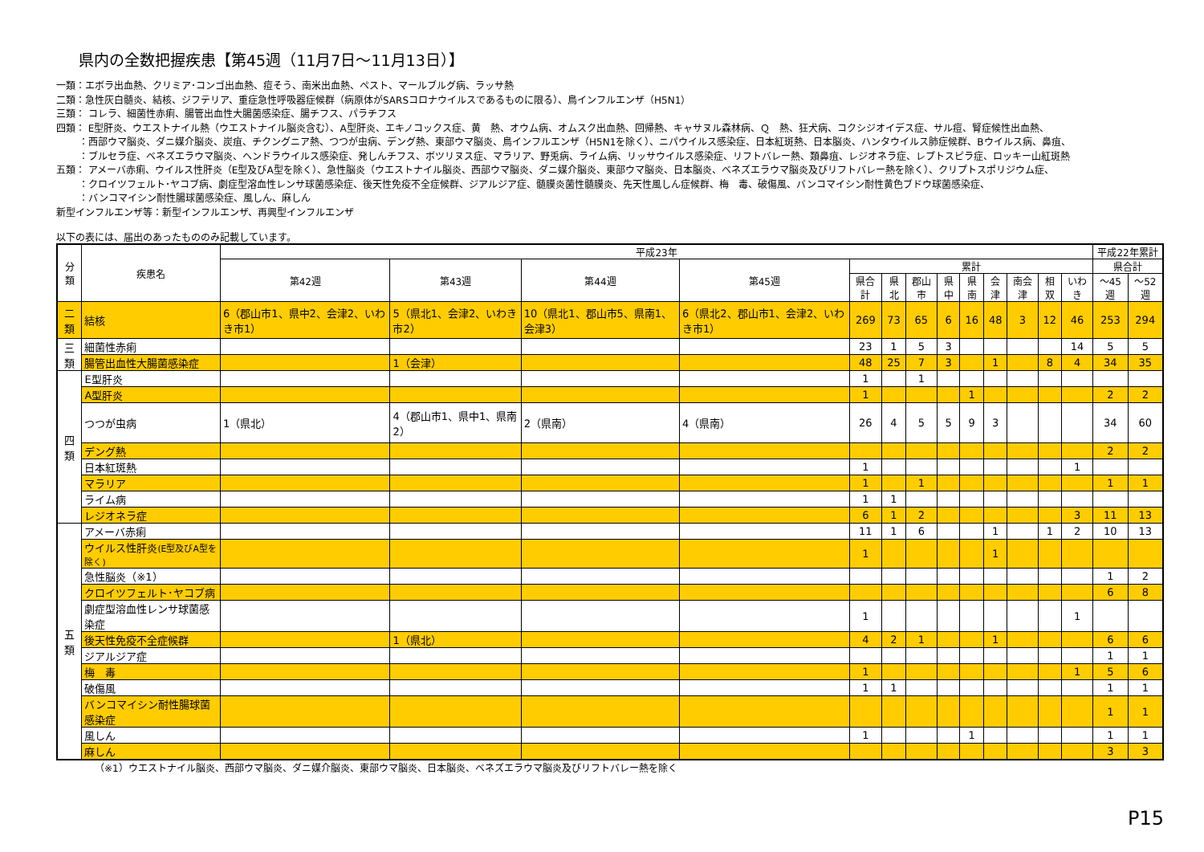県内の全数把握疾患【第45週（11月7日～11月13日）】
一類：エボラ出血熱、クリミア･コンゴ出血熱、痘そう、南米出血熱、ペスト、マールブルグ病、ラッサ熱
二類：急性灰白髄炎、結核、ジフテリア、重症急性呼吸器症候群（病原体がSARSコロナウイルスであるものに限る）、鳥インフルエンザ（H5N1）
三類： コレラ、細菌性赤痢、腸管出血性大腸菌感染症、腸チフス、パラチフス
四類： E型肝炎、ウエストナイル熱（ウエストナイル脳炎含む）、A型肝炎、エキノコックス症、黄　熱、オウム病、オムスク出血熱、回帰熱、キャサヌル森林病、Ｑ　熱、狂犬病、コクシジオイデス症、サル痘、腎症候性出血熱、
：西部ウマ脳炎、ダニ媒介脳炎、炭疽、チクングニア熱、つつが虫病、デング熱、東部ウマ脳炎、鳥インフルエンザ（H5N1を除く）、ニパウイルス感染症、日本紅斑熱、日本脳炎、ハンタウイルス肺症候群、Bウイルス病、鼻疽、
：ブルセラ症、ベネズエラウマ脳炎、ヘンドラウイルス感染症、発しんチフス、ボツリヌス症、マラリア、野兎病、ライム病、リッサウイルス感染症、リフトバレー熱、類鼻疽、レジオネラ症、レプトスピラ症、ロッキー山紅斑熱
五類： アメーバ赤痢、ウイルス性肝炎（E型及びA型を除く）、急性脳炎（ウエストナイル脳炎、西部ウマ脳炎、ダニ媒介脳炎、東部ウマ脳炎、日本脳炎、ベネズエラウマ脳炎及びリフトバレー熱を除く）、クリプトスポリジウム症、
：クロイツフェルト･ヤコブ病、劇症型溶血性レンサ球菌感染症、後天性免疫不全症候群、ジアルジア症、髄膜炎菌性髄膜炎、先天性風しん症候群、梅　毒、破傷風、バンコマイシン耐性黄色ブドウ球菌感染症、
：バンコマイシン耐性腸球菌感染症、風しん、麻しん
新型インフルエンザ等：新型インフルエンザ、再興型インフルエンザ
以下の表には、届出のあったもののみ記載しています。
| 分類 | 疾患名 | 平成23年 | | | | | | | | | | | | | 平成22年累計 | |
| --- | --- | --- | --- | --- | --- | --- | --- | --- | --- | --- | --- | --- | --- | --- | --- | --- |
| | | 第42週 | 第43週 | 第44週 | 第45週 | 累計 | | | | | | | | | 県合計 | |
| | | | | | | 県合計 | 県北 | 郡山市 | 県中 | 県南 | 会津 | 南会津 | 相双 | いわき | ～45週 | ～52週 |
| 二類 | 結核 | 6（郡山市1、県中2、会津2、いわき市1） | 5（県北1、会津2、いわき市2） | 10（県北1、郡山市5、県南1、会津3） | 6（県北2、郡山市1、会津2、いわき市1） | 269 | 73 | 65 | 6 | 16 | 48 | 3 | 12 | 46 | 253 | 294 |
| 三類 | 細菌性赤痢 | | | | | 23 | 1 | 5 | 3 | | | | | 14 | 5 | 5 |
| | 腸管出血性大腸菌感染症 | | 1（会津） | | | 48 | 25 | 7 | 3 | | 1 | | 8 | 4 | 34 | 35 |
| 四類 | E型肝炎 | | | | | 1 | | 1 | | | | | | | | |
| | A型肝炎 | | | | | 1 | | | | 1 | | | | | 2 | 2 |
| | つつが虫病 | 1（県北） | 4（郡山市1、県中1、県南2） | 2（県南） | 4（県南） | 26 | 4 | 5 | 5 | 9 | 3 | | | | 34 | 60 |
| | デング熱 | | | | | | | | | | | | | | 2 | 2 |
| | 日本紅斑熱 | | | | | 1 | | | | | | | | 1 | | |
| | マラリア | | | | | 1 | | 1 | | | | | | | 1 | 1 |
| | ライム病 | | | | | 1 | 1 | | | | | | | | | |
| | レジオネラ症 | | | | | 6 | 1 | 2 | | | | | | 3 | 11 | 13 |
| 五類 | アメーバ赤痢 | | | | | 11 | 1 | 6 | | | 1 | | 1 | 2 | 10 | 13 |
| | ウイルス性肝炎 (E型及びA型を除く) | | | | | 1 | | | | | 1 | | | | | |
| | 急性脳炎（※1） | | | | | | | | | | | | | | 1 | 2 |
| | クロイツフェルト･ヤコブ病 | | | | | | | | | | | | | | 6 | 8 |
| | 劇症型溶血性レンサ球菌感染症 | | | | | 1 | | | | | | | | 1 | | |
| | 後天性免疫不全症候群 | | 1（県北） | | | 4 | 2 | 1 | | | 1 | | | | 6 | 6 |
| | ジアルジア症 | | | | | | | | | | | | | | 1 | 1 |
| | 梅 毒 | | | | | 1 | | | | | | | | 1 | 5 | 6 |
| | 破傷風 | | | | | 1 | 1 | | | | | | | | 1 | 1 |
| | バンコマイシン耐性腸球菌感染症 | | | | | | | | | | | | | | 1 | 1 |
| | 風しん | | | | | 1 | | | | 1 | | | | | 1 | 1 |
| | 麻しん | | | | | | | | | | | | | | 3 | 3 |
（※1）ウエストナイル脳炎、西部ウマ脳炎、ダニ媒介脳炎、東部ウマ脳炎、日本脳炎、ベネズエラウマ脳炎及びリフトバレー熱を除く
P15